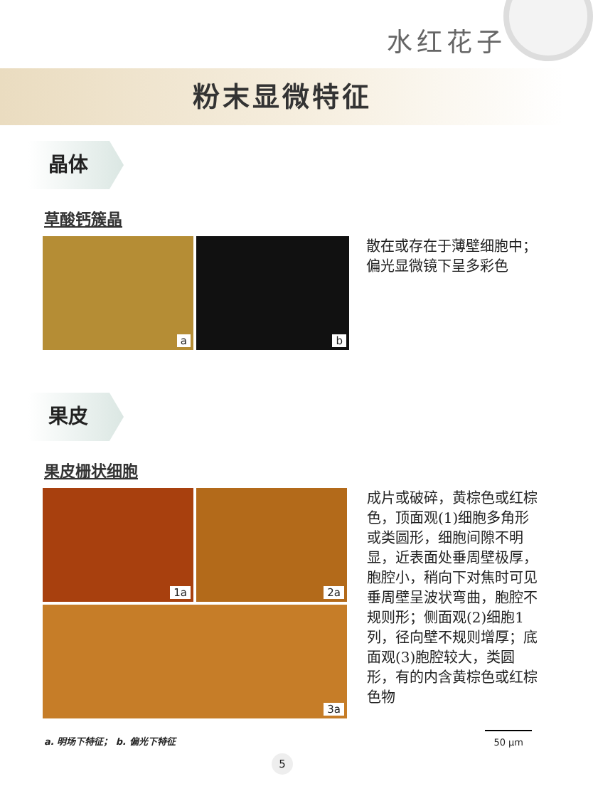水红花子
粉末显微特征
晶体
草酸钙簇晶
a
b
散在或存在于薄壁细胞中；偏光显微镜下呈多彩色
果皮
果皮栅状细胞
1a
2a
3a
成片或破碎，黄棕色或红棕色，顶面观(1)细胞多角形或类圆形，细胞间隙不明显，近表面处垂周壁极厚，胞腔小，稍向下对焦时可见垂周壁呈波状弯曲，胞腔不规则形；侧面观(2)细胞1列，径向壁不规则增厚；底面观(3)胞腔较大，类圆形，有的内含黄棕色或红棕色物
a. 明场下特征； b. 偏光下特征 50 μm
5